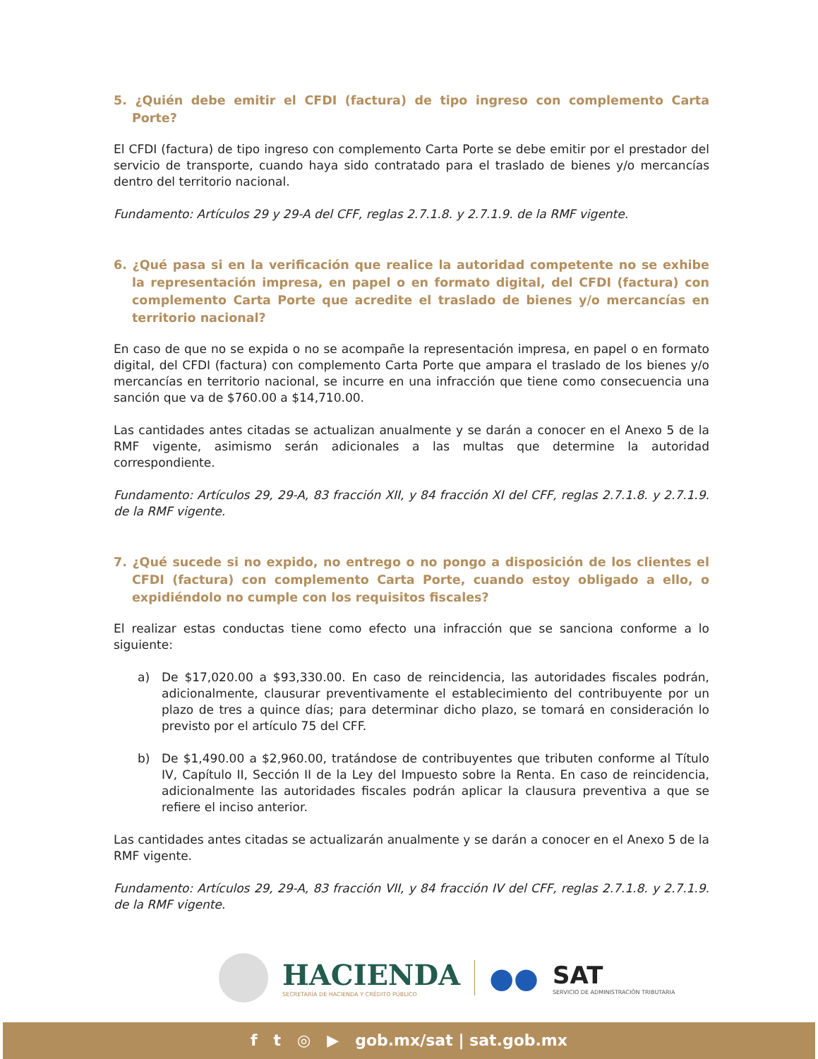5. ¿Quién debe emitir el CFDI (factura) de tipo ingreso con complemento Carta Porte?
El CFDI (factura) de tipo ingreso con complemento Carta Porte se debe emitir por el prestador del servicio de transporte, cuando haya sido contratado para el traslado de bienes y/o mercancías dentro del territorio nacional.
Fundamento: Artículos 29 y 29-A del CFF, reglas 2.7.1.8. y 2.7.1.9. de la RMF vigente.
6. ¿Qué pasa si en la verificación que realice la autoridad competente no se exhibe la representación impresa, en papel o en formato digital, del CFDI (factura) con complemento Carta Porte que acredite el traslado de bienes y/o mercancías en territorio nacional?
En caso de que no se expida o no se acompañe la representación impresa, en papel o en formato digital, del CFDI (factura) con complemento Carta Porte que ampara el traslado de los bienes y/o mercancías en territorio nacional, se incurre en una infracción que tiene como consecuencia una sanción que va de $760.00 a $14,710.00.
Las cantidades antes citadas se actualizan anualmente y se darán a conocer en el Anexo 5 de la RMF vigente, asimismo serán adicionales a las multas que determine la autoridad correspondiente.
Fundamento: Artículos 29, 29-A, 83 fracción XII, y 84 fracción XI del CFF, reglas 2.7.1.8. y 2.7.1.9. de la RMF vigente.
7. ¿Qué sucede si no expido, no entrego o no pongo a disposición de los clientes el CFDI (factura) con complemento Carta Porte, cuando estoy obligado a ello, o expidiéndolo no cumple con los requisitos fiscales?
El realizar estas conductas tiene como efecto una infracción que se sanciona conforme a lo siguiente:
a) De $17,020.00 a $93,330.00. En caso de reincidencia, las autoridades fiscales podrán, adicionalmente, clausurar preventivamente el establecimiento del contribuyente por un plazo de tres a quince días; para determinar dicho plazo, se tomará en consideración lo previsto por el artículo 75 del CFF.
b) De $1,490.00 a $2,960.00, tratándose de contribuyentes que tributen conforme al Título IV, Capítulo II, Sección II de la Ley del Impuesto sobre la Renta. En caso de reincidencia, adicionalmente las autoridades fiscales podrán aplicar la clausura preventiva a que se refiere el inciso anterior.
Las cantidades antes citadas se actualizarán anualmente y se darán a conocer en el Anexo 5 de la RMF vigente.
Fundamento: Artículos 29, 29-A, 83 fracción VII, y 84 fracción IV del CFF, reglas 2.7.1.8. y 2.7.1.9. de la RMF vigente.
HACIENDA
SECRETARÍA DE HACIENDA Y CRÉDITO PÚBLICO
●●
SAT
SERVICIO DE ADMINISTRACIÓN TRIBUTARIA
f t ◎ ▶ gob.mx/sat | sat.gob.mx